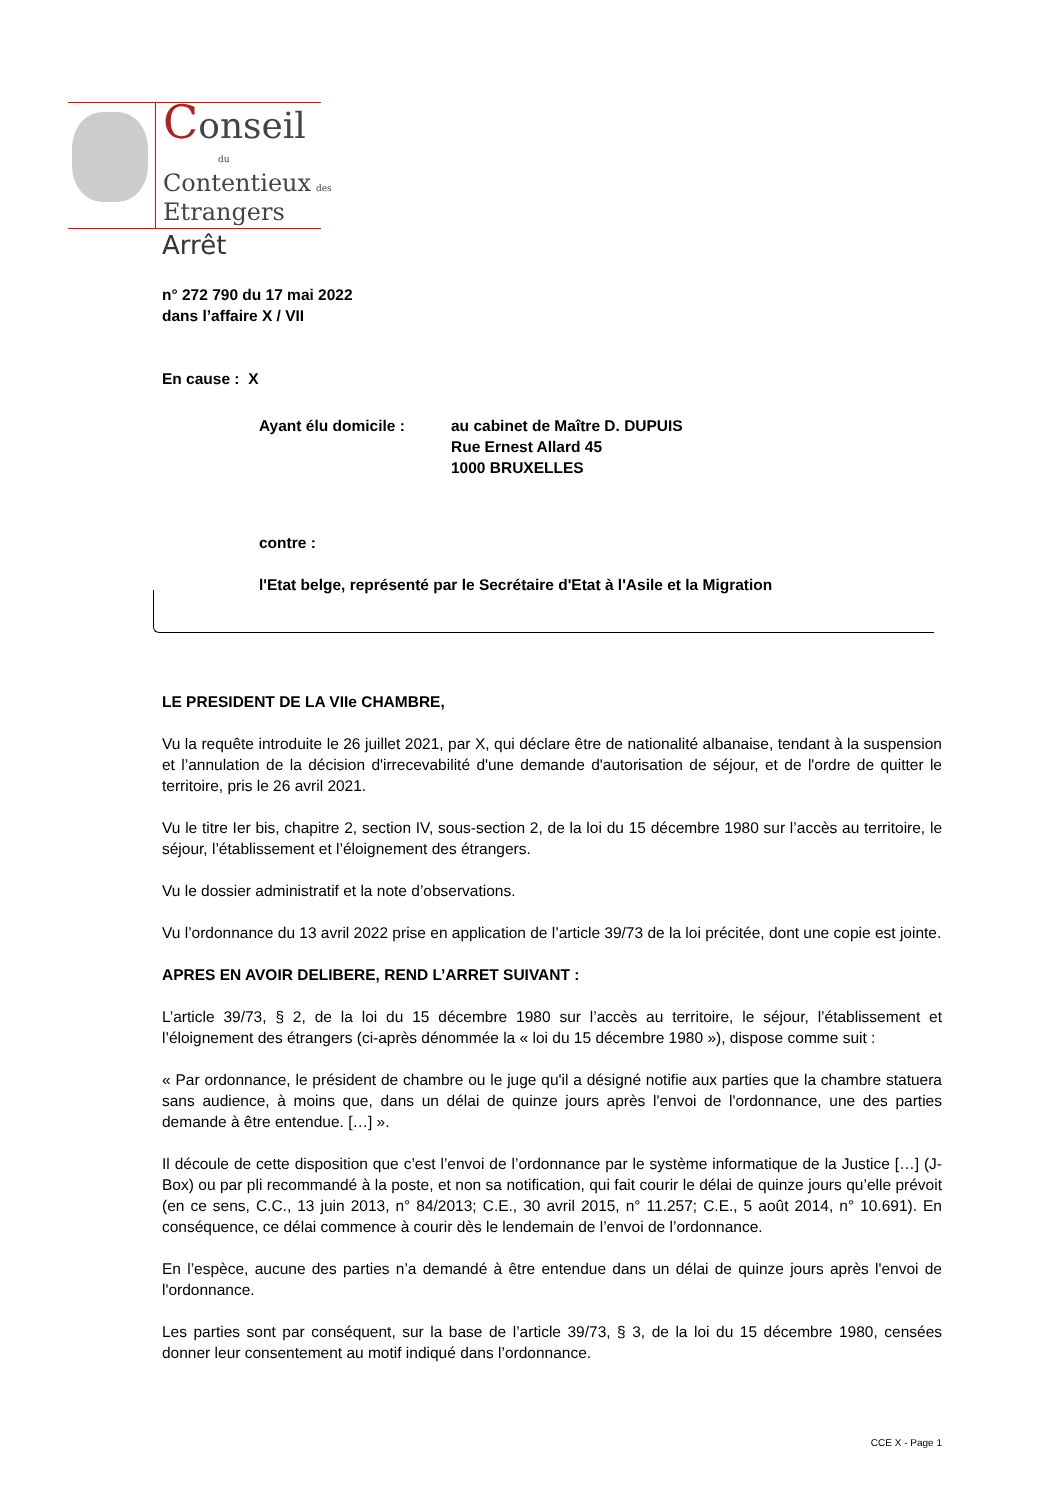Conseil
du
Contentieux des
Etrangers
Arrêt
n° 272 790 du 17 mai 2022
dans l’affaire X / VII
En cause : X
Ayant élu domicile : au cabinet de Maître D. DUPUIS
Rue Ernest Allard 45
1000 BRUXELLES
contre :
l'Etat belge, représenté par le Secrétaire d'Etat à l'Asile et la Migration
LE PRESIDENT DE LA VIIe CHAMBRE,
Vu la requête introduite le 26 juillet 2021, par X, qui déclare être de nationalité albanaise, tendant à la suspension et l’annulation de la décision d'irrecevabilité d'une demande d'autorisation de séjour, et de l'ordre de quitter le territoire, pris le 26 avril 2021.
Vu le titre Ier bis, chapitre 2, section IV, sous-section 2, de la loi du 15 décembre 1980 sur l’accès au territoire, le séjour, l’établissement et l’éloignement des étrangers.
Vu le dossier administratif et la note d’observations.
Vu l’ordonnance du 13 avril 2022 prise en application de l’article 39/73 de la loi précitée, dont une copie est jointe.
APRES EN AVOIR DELIBERE, REND L’ARRET SUIVANT :
L’article 39/73, § 2, de la loi du 15 décembre 1980 sur l’accès au territoire, le séjour, l’établissement et l’éloignement des étrangers (ci-après dénommée la « loi du 15 décembre 1980 »), dispose comme suit :
« Par ordonnance, le président de chambre ou le juge qu'il a désigné notifie aux parties que la chambre statuera sans audience, à moins que, dans un délai de quinze jours après l'envoi de l'ordonnance, une des parties demande à être entendue. […] ».
Il découle de cette disposition que c’est l’envoi de l’ordonnance par le système informatique de la Justice […] (J-Box) ou par pli recommandé à la poste, et non sa notification, qui fait courir le délai de quinze jours qu’elle prévoit (en ce sens, C.C., 13 juin 2013, n° 84/2013; C.E., 30 avril 2015, n° 11.257; C.E., 5 août 2014, n° 10.691). En conséquence, ce délai commence à courir dès le lendemain de l’envoi de l’ordonnance.
En l’espèce, aucune des parties n’a demandé à être entendue dans un délai de quinze jours après l'envoi de l'ordonnance.
Les parties sont par conséquent, sur la base de l’article 39/73, § 3, de la loi du 15 décembre 1980, censées donner leur consentement au motif indiqué dans l’ordonnance.
CCE X - Page 1